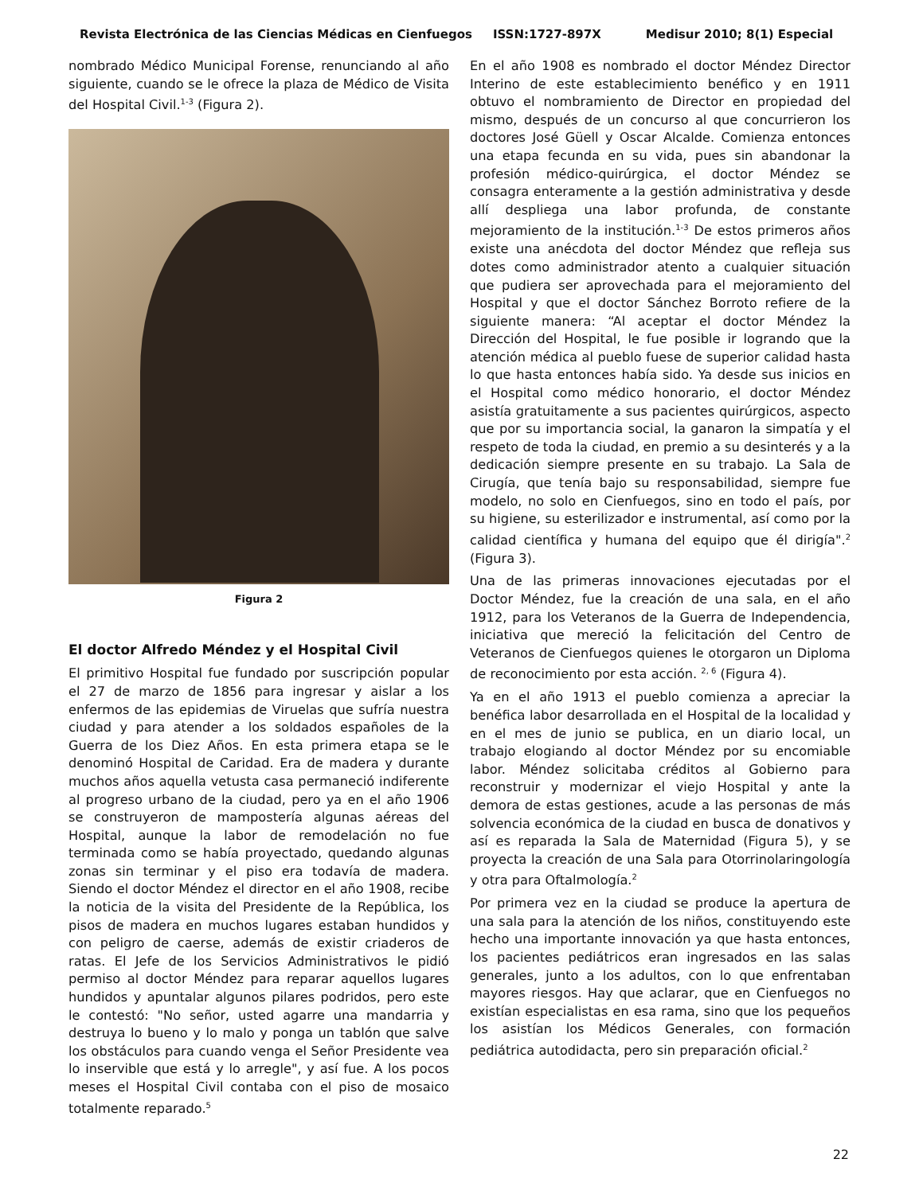Revista Electrónica de las Ciencias Médicas en Cienfuegos ISSN:1727-897X Medisur 2010; 8(1) Especial
nombrado Médico Municipal Forense, renunciando al año siguiente, cuando se le ofrece la plaza de Médico de Visita del Hospital Civil.<sup>1-3</sup> (Figura 2).
Figura 2
El doctor Alfredo Méndez y el Hospital Civil
El primitivo Hospital fue fundado por suscripción popular el 27 de marzo de 1856 para ingresar y aislar a los enfermos de las epidemias de Viruelas que sufría nuestra ciudad y para atender a los soldados españoles de la Guerra de los Diez Años. En esta primera etapa se le denominó Hospital de Caridad. Era de madera y durante muchos años aquella vetusta casa permaneció indiferente al progreso urbano de la ciudad, pero ya en el año 1906 se construyeron de mampostería algunas aéreas del Hospital, aunque la labor de remodelación no fue terminada como se había proyectado, quedando algunas zonas sin terminar y el piso era todavía de madera. Siendo el doctor Méndez el director en el año 1908, recibe la noticia de la visita del Presidente de la República, los pisos de madera en muchos lugares estaban hundidos y con peligro de caerse, además de existir criaderos de ratas. El Jefe de los Servicios Administrativos le pidió permiso al doctor Méndez para reparar aquellos lugares hundidos y apuntalar algunos pilares podridos, pero este le contestó: "No señor, usted agarre una mandarria y destruya lo bueno y lo malo y ponga un tablón que salve los obstáculos para cuando venga el Señor Presidente vea lo inservible que está y lo arregle", y así fue. A los pocos meses el Hospital Civil contaba con el piso de mosaico totalmente reparado.<sup>5</sup>
En el año 1908 es nombrado el doctor Méndez Director Interino de este establecimiento benéfico y en 1911 obtuvo el nombramiento de Director en propiedad del mismo, después de un concurso al que concurrieron los doctores José Güell y Oscar Alcalde. Comienza entonces una etapa fecunda en su vida, pues sin abandonar la profesión médico-quirúrgica, el doctor Méndez se consagra enteramente a la gestión administrativa y desde allí despliega una labor profunda, de constante mejoramiento de la institución.<sup>1-3</sup> De estos primeros años existe una anécdota del doctor Méndez que refleja sus dotes como administrador atento a cualquier situación que pudiera ser aprovechada para el mejoramiento del Hospital y que el doctor Sánchez Borroto refiere de la siguiente manera: “Al aceptar el doctor Méndez la Dirección del Hospital, le fue posible ir logrando que la atención médica al pueblo fuese de superior calidad hasta lo que hasta entonces había sido. Ya desde sus inicios en el Hospital como médico honorario, el doctor Méndez asistía gratuitamente a sus pacientes quirúrgicos, aspecto que por su importancia social, la ganaron la simpatía y el respeto de toda la ciudad, en premio a su desinterés y a la dedicación siempre presente en su trabajo. La Sala de Cirugía, que tenía bajo su responsabilidad, siempre fue modelo, no solo en Cienfuegos, sino en todo el país, por su higiene, su esterilizador e instrumental, así como por la calidad científica y humana del equipo que él dirigía".<sup>2</sup> (Figura 3).
Una de las primeras innovaciones ejecutadas por el Doctor Méndez, fue la creación de una sala, en el año 1912, para los Veteranos de la Guerra de Independencia, iniciativa que mereció la felicitación del Centro de Veteranos de Cienfuegos quienes le otorgaron un Diploma de reconocimiento por esta acción. <sup>2, 6</sup> (Figura 4).
Ya en el año 1913 el pueblo comienza a apreciar la benéfica labor desarrollada en el Hospital de la localidad y en el mes de junio se publica, en un diario local, un trabajo elogiando al doctor Méndez por su encomiable labor. Méndez solicitaba créditos al Gobierno para reconstruir y modernizar el viejo Hospital y ante la demora de estas gestiones, acude a las personas de más solvencia económica de la ciudad en busca de donativos y así es reparada la Sala de Maternidad (Figura 5), y se proyecta la creación de una Sala para Otorrinolaringología y otra para Oftalmología.<sup>2</sup>
Por primera vez en la ciudad se produce la apertura de una sala para la atención de los niños, constituyendo este hecho una importante innovación ya que hasta entonces, los pacientes pediátricos eran ingresados en las salas generales, junto a los adultos, con lo que enfrentaban mayores riesgos. Hay que aclarar, que en Cienfuegos no existían especialistas en esa rama, sino que los pequeños los asistían los Médicos Generales, con formación pediátrica autodidacta, pero sin preparación oficial.<sup>2</sup>
22